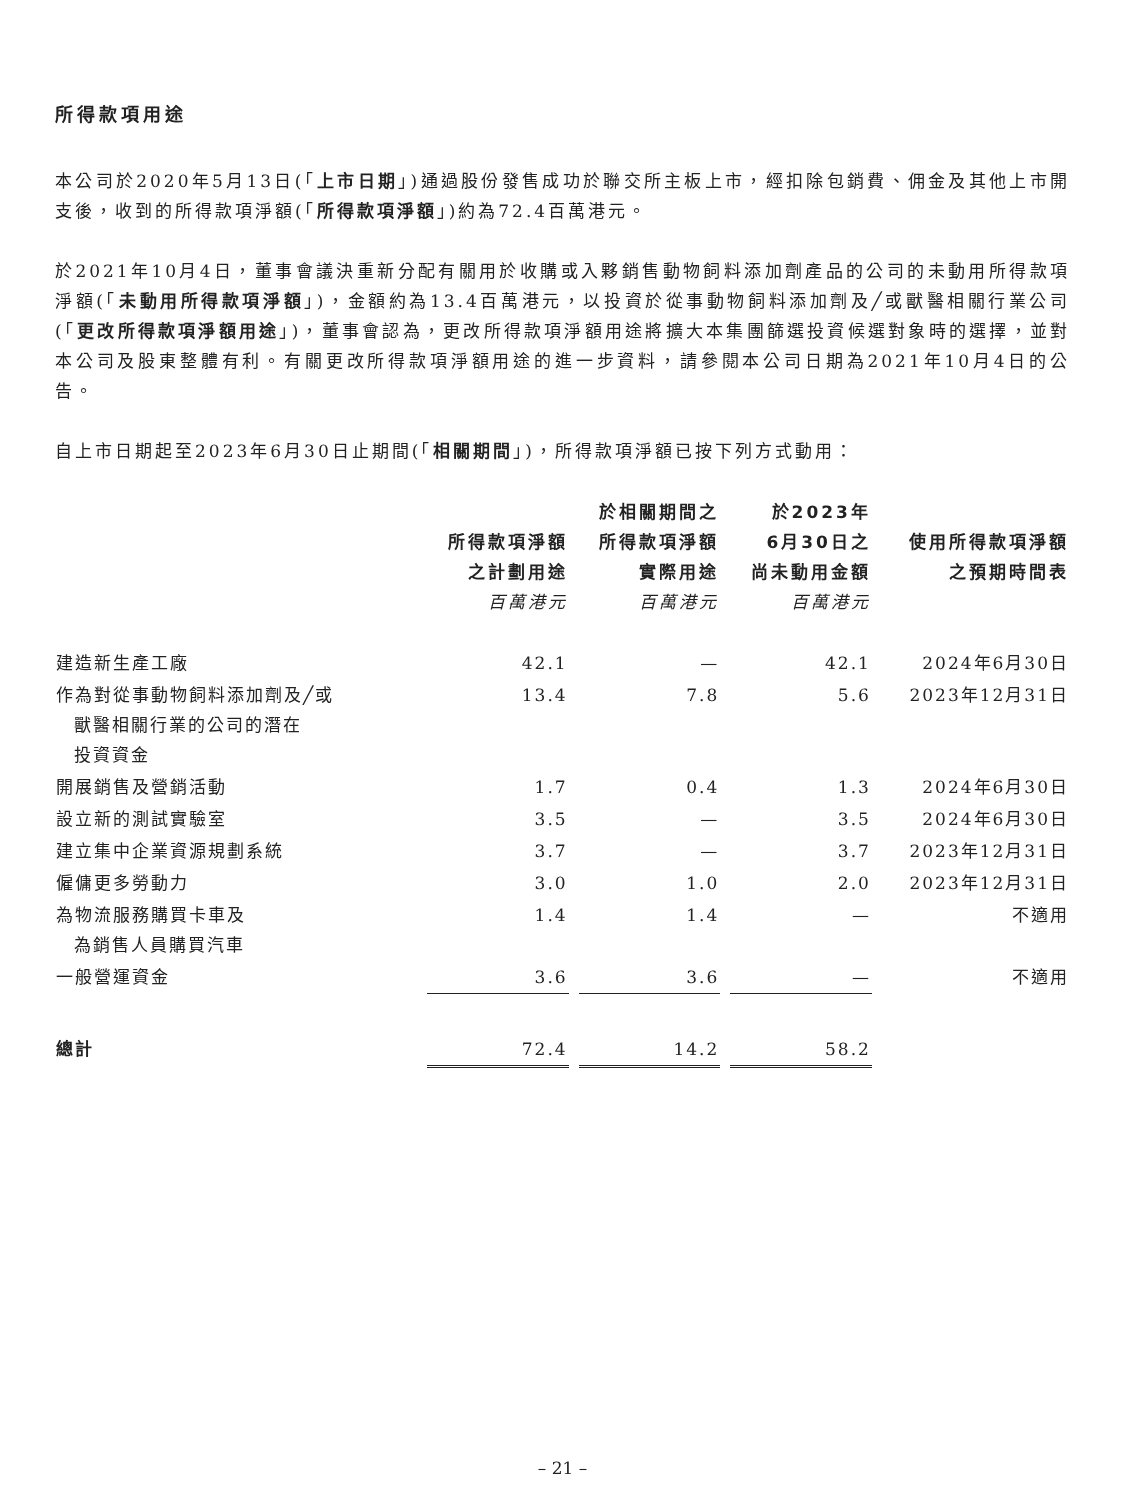所得款項用途
本公司於2020年5月13日(「上市日期」)通過股份發售成功於聯交所主板上市，經扣除包銷費、佣金及其他上市開支後，收到的所得款項淨額(「所得款項淨額」)約為72.4百萬港元。
於2021年10月4日，董事會議決重新分配有關用於收購或入夥銷售動物飼料添加劑產品的公司的未動用所得款項淨額(「未動用所得款項淨額」)，金額約為13.4百萬港元，以投資於從事動物飼料添加劑及╱或獸醫相關行業公司(「更改所得款項淨額用途」)，董事會認為，更改所得款項淨額用途將擴大本集團篩選投資候選對象時的選擇，並對本公司及股東整體有利。有關更改所得款項淨額用途的進一步資料，請參閱本公司日期為2021年10月4日的公告。
自上市日期起至2023年6月30日止期間(「相關期間」)，所得款項淨額已按下列方式動用：
| | 所得款項淨額 之計劃用途 百萬港元 | 於相關期間之 所得款項淨額 實際用途 百萬港元 | 於2023年 6月30日之 尚未動用金額 百萬港元 | 使用所得款項淨額 之預期時間表 |
| --- | --- | --- | --- | --- |
| 建造新生產工廠 | 42.1 | — | 42.1 | 2024年6月30日 |
| 作為對從事動物飼料添加劑及╱或 獸醫相關行業的公司的潛在 投資資金 | 13.4 | 7.8 | 5.6 | 2023年12月31日 |
| 開展銷售及營銷活動 | 1.7 | 0.4 | 1.3 | 2024年6月30日 |
| 設立新的測試實驗室 | 3.5 | — | 3.5 | 2024年6月30日 |
| 建立集中企業資源規劃系統 | 3.7 | — | 3.7 | 2023年12月31日 |
| 僱傭更多勞動力 | 3.0 | 1.0 | 2.0 | 2023年12月31日 |
| 為物流服務購買卡車及 為銷售人員購買汽車 | 1.4 | 1.4 | — | 不適用 |
| 一般營運資金 | 3.6 | 3.6 | — | 不適用 |
| 總計 | 72.4 | 14.2 | 58.2 | |
– 21 –